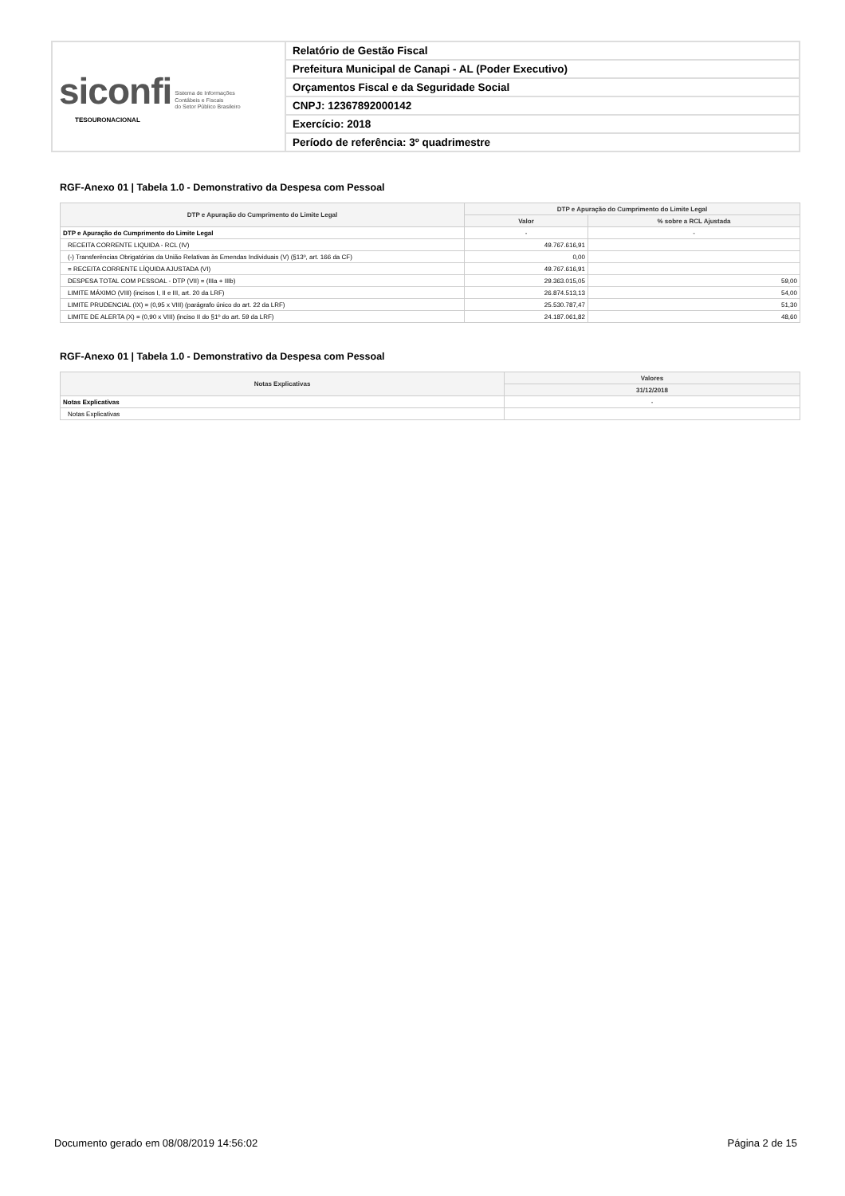| siconfi Sistema de Informações Contábeis e Fiscais do Setor Público Brasileiro TESOURONACIONAL | Relatório de Gestão Fiscal |
| | Prefeitura Municipal de Canapi - AL (Poder Executivo) |
| | Orçamentos Fiscal e da Seguridade Social |
| | CNPJ: 12367892000142 |
| | Exercício: 2018 |
| | Período de referência: 3º quadrimestre |
RGF-Anexo 01 | Tabela 1.0 - Demonstrativo da Despesa com Pessoal
| DTP e Apuração do Cumprimento do Limite Legal | DTP e Apuração do Cumprimento do Limite Legal | |
| --- | --- | --- |
| | Valor | % sobre a RCL Ajustada |
| DTP e Apuração do Cumprimento do Limite Legal | - | - |
| RECEITA CORRENTE LIQUIDA - RCL (IV) | 49.767.616,91 | |
| (-) Transferências Obrigatórias da União Relativas às Emendas Individuais (V) (§13º, art. 166 da CF) | 0,00 | |
| = RECEITA CORRENTE LÍQUIDA AJUSTADA (VI) | 49.767.616,91 | |
| DESPESA TOTAL COM PESSOAL - DTP (VII) = (IIIa + IIIb) | 29.363.015,05 | 59,00 |
| LIMITE MÁXIMO (VIII) (incisos I, II e III, art. 20 da LRF) | 26.874.513,13 | 54,00 |
| LIMITE PRUDENCIAL (IX) = (0,95 x VIII) (parágrafo único do art. 22 da LRF) | 25.530.787,47 | 51,30 |
| LIMITE DE ALERTA (X) = (0,90 x VIII) (inciso II do §1º do art. 59 da LRF) | 24.187.061,82 | 48,60 |
RGF-Anexo 01 | Tabela 1.0 - Demonstrativo da Despesa com Pessoal
| Notas Explicativas | Valores |
| --- | --- |
| | 31/12/2018 |
| Notas Explicativas | - |
| Notas Explicativas | |
Documento gerado em 08/08/2019 14:56:02 Página 2 de 15